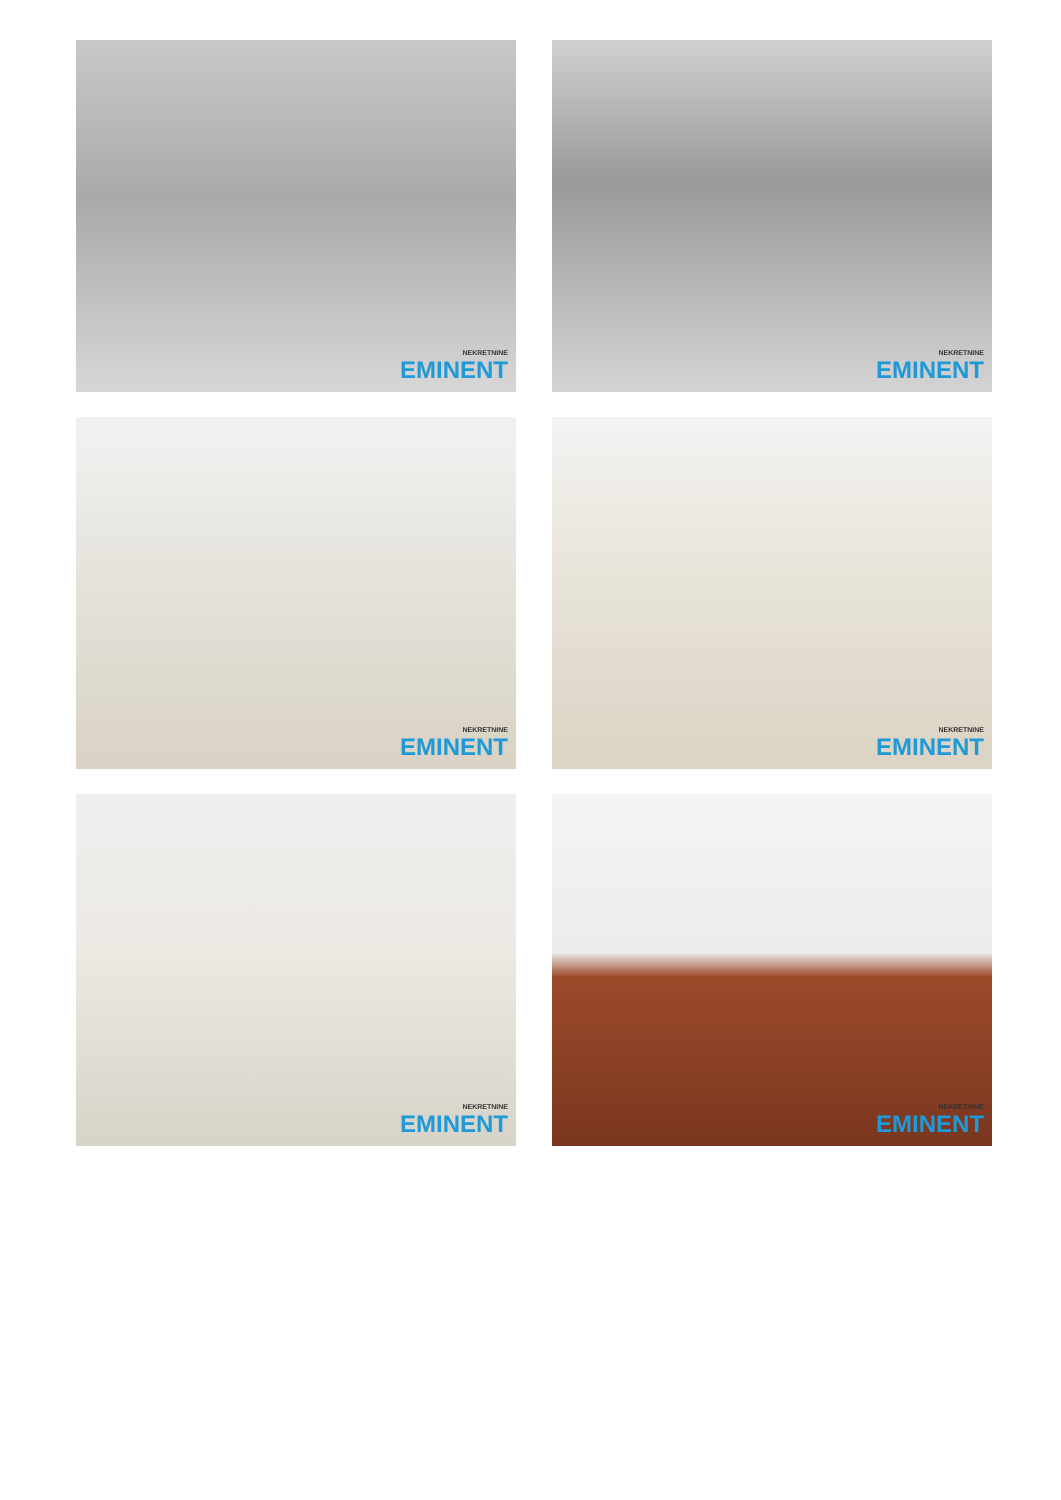NEKRETNINE
EMINENT
NEKRETNINE
EMINENT
NEKRETNINE
EMINENT
NEKRETNINE
EMINENT
NEKRETNINE
EMINENT
NEKRETNINE
EMINENT